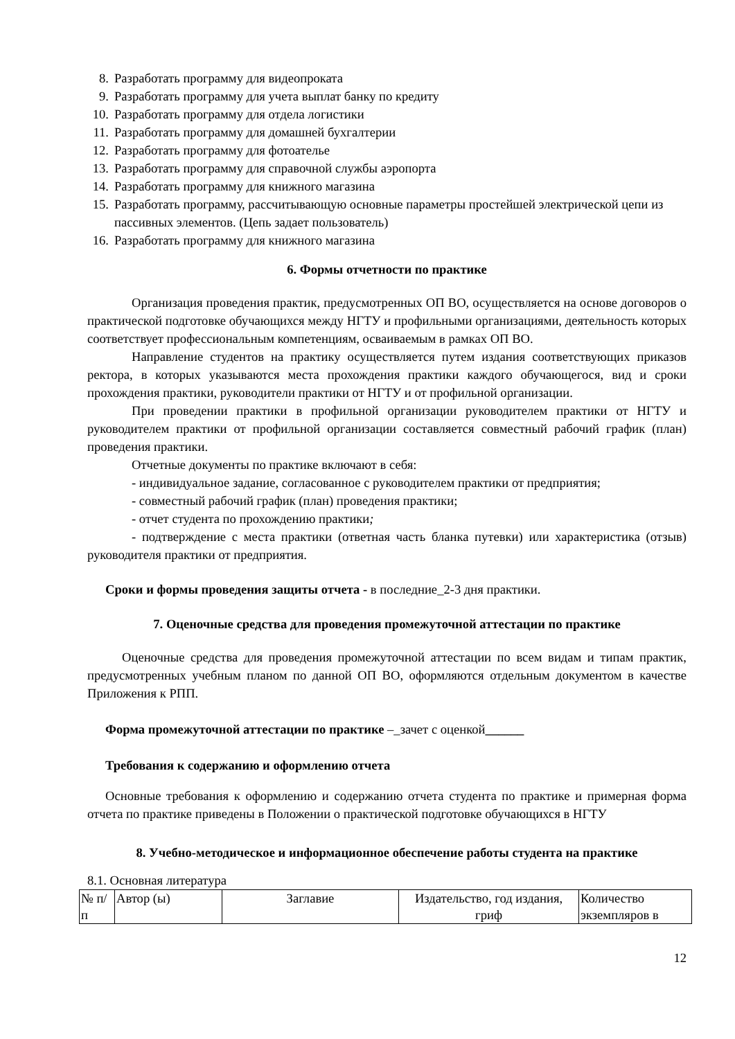8. Разработать программу для видеопроката
9. Разработать программу для учета выплат банку по кредиту
10. Разработать программу для отдела логистики
11. Разработать программу для домашней бухгалтерии
12. Разработать программу для фотоателье
13. Разработать программу для справочной службы аэропорта
14. Разработать программу для книжного магазина
15. Разработать программу, рассчитывающую основные параметры простейшей электрической цепи из пассивных элементов. (Цепь задает пользователь)
16. Разработать программу для книжного магазина
6. Формы отчетности по практике
Организация проведения практик, предусмотренных ОП ВО, осуществляется на основе договоров о практической подготовке обучающихся между НГТУ и профильными организациями, деятельность которых соответствует профессиональным компетенциям, осваиваемым в рамках ОП ВО.
Направление студентов на практику осуществляется путем издания соответствующих приказов ректора, в которых указываются места прохождения практики каждого обучающегося, вид и сроки прохождения практики, руководители практики от НГТУ и от профильной организации.
При проведении практики в профильной организации руководителем практики от НГТУ и руководителем практики от профильной организации составляется совместный рабочий график (план) проведения практики.
Отчетные документы по практике включают в себя:
- индивидуальное задание, согласованное с руководителем практики от предприятия;
- совместный рабочий график (план) проведения практики;
- отчет студента по прохождению практики;
- подтверждение с места практики (ответная часть бланка путевки) или характеристика (отзыв) руководителя практики от предприятия.
Сроки и формы проведения защиты отчета - в последние_2-3 дня практики.
7. Оценочные средства для проведения промежуточной аттестации по практике
Оценочные средства для проведения промежуточной аттестации по всем видам и типам практик, предусмотренных учебным планом по данной ОП ВО, оформляются отдельным документом в качестве Приложения к РПП.
Форма промежуточной аттестации по практике –_зачет с оценкой______
Требования к содержанию и оформлению отчета
Основные требования к оформлению и содержанию отчета студента по практике и примерная форма отчета по практике приведены в Положении о практической подготовке обучающихся в НГТУ
8. Учебно-методическое и информационное обеспечение работы студента на практике
8.1. Основная литература
| № п/п | Автор (ы) | Заглавие | Издательство, год издания, гриф | Количество экземпляров в |
12